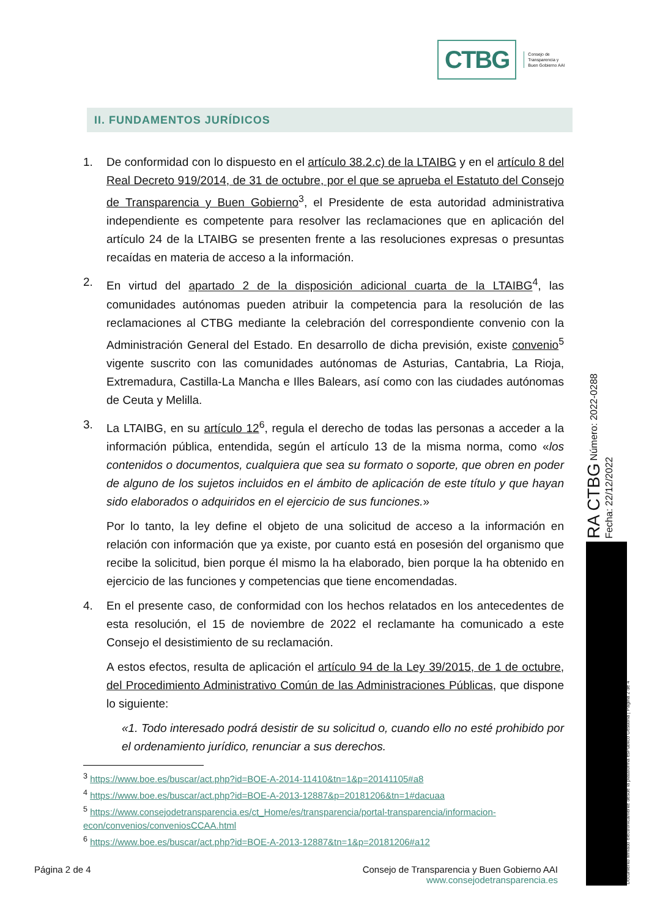CTBG
Consejo de
Transparencia y
Buen Gobierno AAI
II. FUNDAMENTOS JURÍDICOS
1. De conformidad con lo dispuesto en el artículo 38.2.c) de la LTAIBG y en el artículo 8 del Real Decreto 919/2014, de 31 de octubre, por el que se aprueba el Estatuto del Consejo de Transparencia y Buen Gobierno<sup>3</sup>, el Presidente de esta autoridad administrativa independiente es competente para resolver las reclamaciones que en aplicación del artículo 24 de la LTAIBG se presenten frente a las resoluciones expresas o presuntas recaídas en materia de acceso a la información.
2. En virtud del apartado 2 de la disposición adicional cuarta de la LTAIBG<sup>4</sup>, las comunidades autónomas pueden atribuir la competencia para la resolución de las reclamaciones al CTBG mediante la celebración del correspondiente convenio con la Administración General del Estado. En desarrollo de dicha previsión, existe convenio<sup>5</sup> vigente suscrito con las comunidades autónomas de Asturias, Cantabria, La Rioja, Extremadura, Castilla-La Mancha e Illes Balears, así como con las ciudades autónomas de Ceuta y Melilla.
3. La LTAIBG, en su artículo 12<sup>6</sup>, regula el derecho de todas las personas a acceder a la información pública, entendida, según el artículo 13 de la misma norma, como «los contenidos o documentos, cualquiera que sea su formato o soporte, que obren en poder de alguno de los sujetos incluidos en el ámbito de aplicación de este título y que hayan sido elaborados o adquiridos en el ejercicio de sus funciones.»
Por lo tanto, la ley define el objeto de una solicitud de acceso a la información en relación con información que ya existe, por cuanto está en posesión del organismo que recibe la solicitud, bien porque él mismo la ha elaborado, bien porque la ha obtenido en ejercicio de las funciones y competencias que tiene encomendadas.
4. En el presente caso, de conformidad con los hechos relatados en los antecedentes de esta resolución, el 15 de noviembre de 2022 el reclamante ha comunicado a este Consejo el desistimiento de su reclamación.
A estos efectos, resulta de aplicación el artículo 94 de la Ley 39/2015, de 1 de octubre, del Procedimiento Administrativo Común de las Administraciones Públicas, que dispone lo siguiente:
«1. Todo interesado podrá desistir de su solicitud o, cuando ello no esté prohibido por el ordenamiento jurídico, renunciar a sus derechos.
<sup>3</sup> https://www.boe.es/buscar/act.php?id=BOE-A-2014-11410&tn=1&p=20141105#a8
<sup>4</sup> https://www.boe.es/buscar/act.php?id=BOE-A-2013-12887&p=20181206&tn=1#dacuaa
<sup>5</sup> https://www.consejodetransparencia.es/ct_Home/es/transparencia/portal-transparencia/informacion-econ/convenios/conveniosCCAA.html
<sup>6</sup> https://www.boe.es/buscar/act.php?id=BOE-A-2013-12887&tn=1&p=20181206#a12
RA CTBG Número: 2022-0288 Fecha: 22/12/2022
Documento firmado electrónicamente desde la plataforma esPublico Gestiona | Página 2 de 4
Página 2 de 4 Consejo de Transparencia y Buen Gobierno AAI
www.consejodetransparencia.es